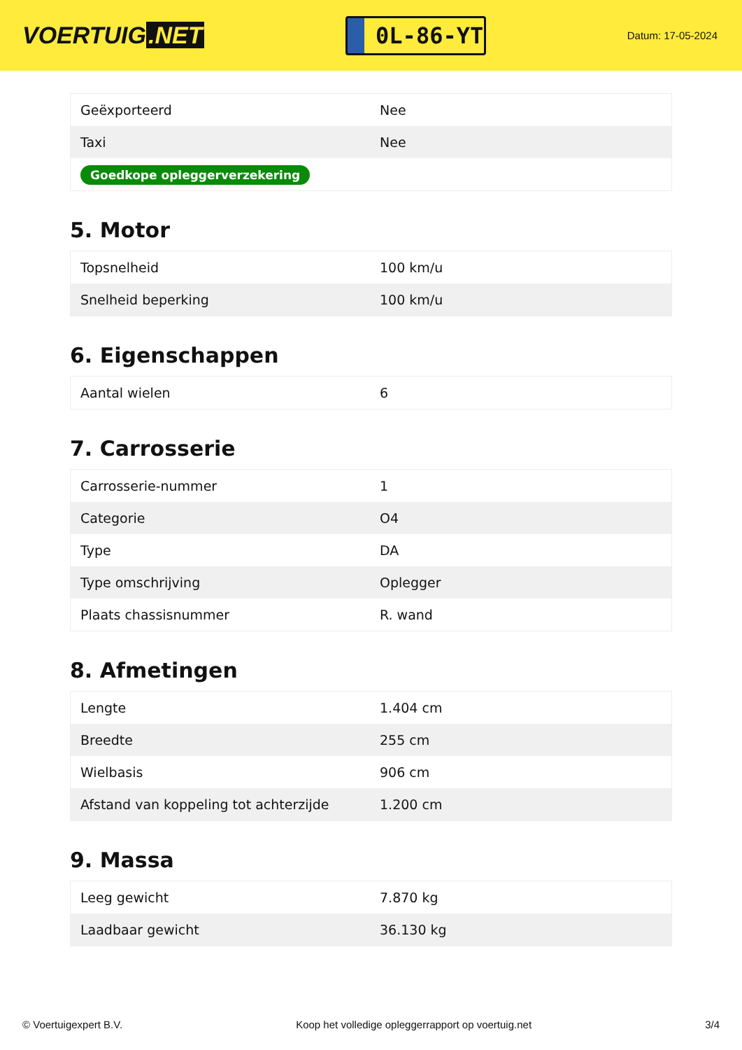VOERTUIG.NET
0L-86-YT
Datum: 17-05-2024
| Geëxporteerd | Nee |
| Taxi | Nee |
| Goedkope opleggerverzekering | |
5. Motor
| Topsnelheid | 100 km/u |
| Snelheid beperking | 100 km/u |
6. Eigenschappen
| Aantal wielen | 6 |
7. Carrosserie
| Carrosserie-nummer | 1 |
| Categorie | O4 |
| Type | DA |
| Type omschrijving | Oplegger |
| Plaats chassisnummer | R. wand |
8. Afmetingen
| Lengte | 1.404 cm |
| Breedte | 255 cm |
| Wielbasis | 906 cm |
| Afstand van koppeling tot achterzijde | 1.200 cm |
9. Massa
| Leeg gewicht | 7.870 kg |
| Laadbaar gewicht | 36.130 kg |
© Voertuigexpert B.V. Koop het volledige opleggerrapport op voertuig.net 3/4